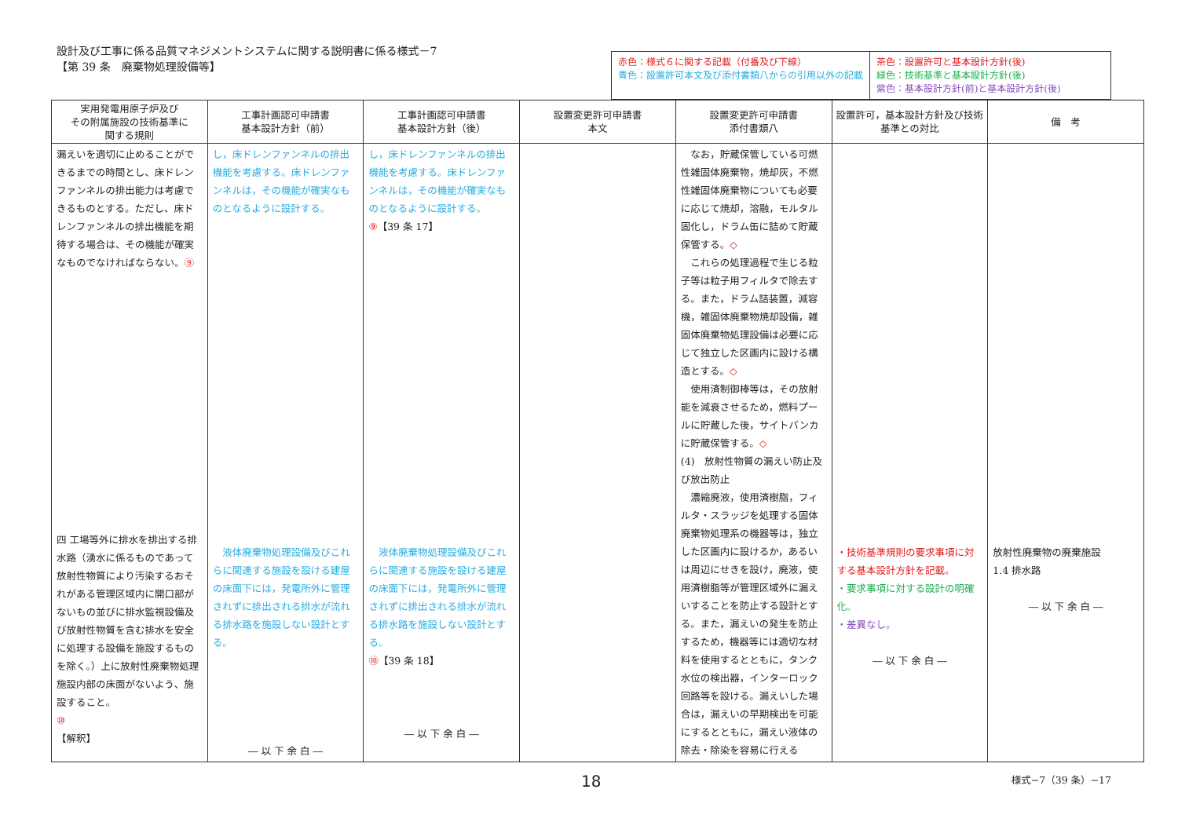設計及び工事に係る品質マネジメントシステムに関する説明書に係る様式－7
【第 39 条　廃棄物処理設備等】
赤色：様式６に関する記載（付番及び下線）
青色：設置許可本文及び添付書類八からの引用以外の記載
茶色：設置許可と基本設計方針(後)
緑色：技術基準と基本設計方針(後)
紫色：基本設計方針(前)と基本設計方針(後)
| 実用発電用原子炉及び その附属施設の技術基準に 関する規則 | 工事計画認可申請書 基本設計方針（前） | 工事計画認可申請書 基本設計方針（後） | 設置変更許可申請書 本文 | 設置変更許可申請書 添付書類八 | 設置許可，基本設計方針及び技術基準との対比 | 備 考 |
| --- | --- | --- | --- | --- | --- | --- |
| 漏えいを適切に止めることができるまでの時間とし、床ドレンファンネルの排出能力は考慮できるものとする。ただし、床ドレンファンネルの排出機能を期待する場合は、その機能が確実なものでなければならない。 ⑨ 四 工場等外に排水を排出する排水路（湧水に係るものであって放射性物質により汚染するおそれがある管理区域内に開口部がないもの並びに排水監視設備及び放射性物質を含む排水を安全に処理する設備を施設するものを除く。）上に放射性廃棄物処理施設内部の床面がないよう、施設すること。 ⑩ 【解釈】 | し，床ドレンファンネルの排出機能を考慮する。床ドレンファンネルは，その機能が確実なものとなるように設計する。 液体廃棄物処理設備及びこれらに関連する施設を設ける建屋の床面下には，発電所外に管理されずに排出される排水が流れる排水路を施設しない設計とする。 ― 以 下 余 白 ― | し，床ドレンファンネルの排出機能を考慮する。床ドレンファンネルは，その機能が確実なものとなるように設計する。 ⑨ 【39 条 17】 液体廃棄物処理設備及びこれらに関連する施設を設ける建屋の床面下には，発電所外に管理されずに排出される排水が流れる排水路を施設しない設計とする。 ⑩ 【39 条 18】 ― 以 下 余 白 ― | | なお，貯蔵保管している可燃性雑固体廃棄物，焼却灰，不燃性雑固体廃棄物についても必要に応じて焼却，溶融，モルタル固化し，ドラム缶に詰めて貯蔵保管する。 ◇ これらの処理過程で生じる粒子等は粒子用フィルタで除去する。また，ドラム詰装置，減容機，雑固体廃棄物焼却設備，雑固体廃棄物処理設備は必要に応じて独立した区画内に設ける構造とする。 ◇ 使用済制御棒等は，その放射能を減衰させるため，燃料プールに貯蔵した後，サイトバンカに貯蔵保管する。 ◇ (4) 放射性物質の漏えい防止及び放出防止 濃縮廃液，使用済樹脂，フィルタ・スラッジを処理する固体廃棄物処理系の機器等は，独立した区画内に設けるか，あるいは周辺にせきを設け，廃液，使用済樹脂等が管理区域外に漏えいすることを防止する設計とする。また，漏えいの発生を防止するため，機器等には適切な材料を使用するとともに，タンク水位の検出器，インターロック回路等を設ける。漏えいした場合は，漏えいの早期検出を可能にするとともに，漏えい液体の除去・除染を容易に行える | ・技術基準規則の要求事項に対する基本設計方針を記載。 ・要求事項に対する設計の明確化。 ・差異なし。 ― 以 下 余 白 ― | 放射性廃棄物の廃棄施設 1.4 排水路 ― 以 下 余 白 ― |
18 様式−7（39 条）−17